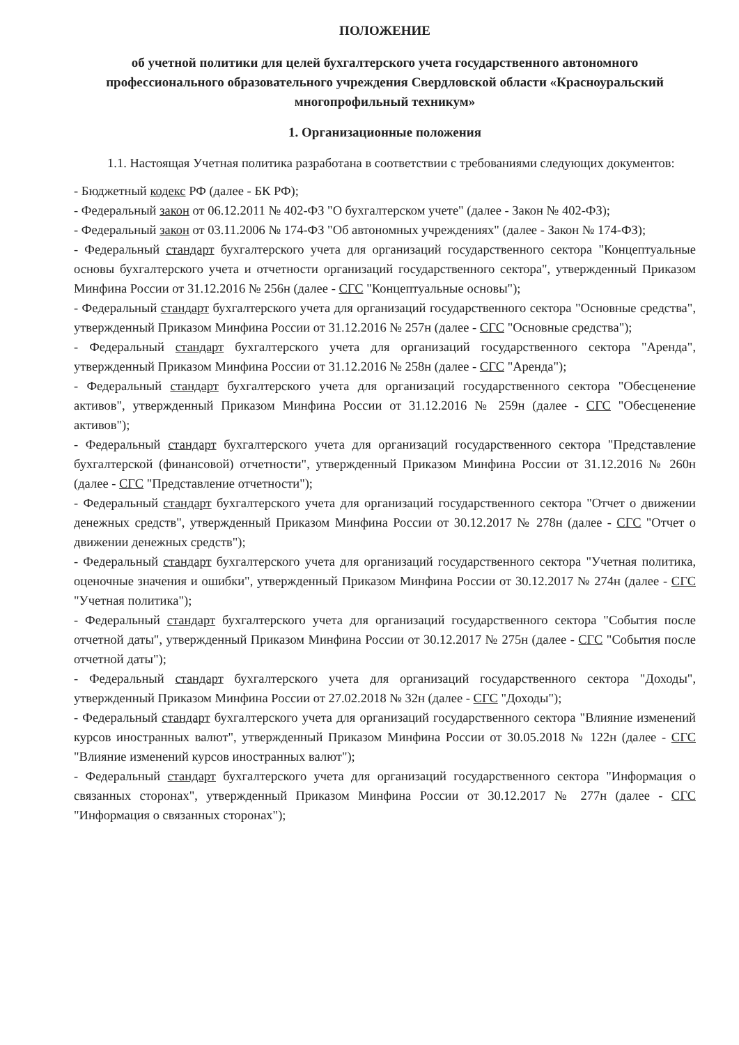ПОЛОЖЕНИЕ
об учетной политики для целей бухгалтерского учета государственного автономного профессионального образовательного учреждения Свердловской области «Красноуральский многопрофильный техникум»
1. Организационные положения
1.1. Настоящая Учетная политика разработана в соответствии с требованиями следующих документов:
- Бюджетный кодекс РФ (далее - БК РФ);
- Федеральный закон от 06.12.2011 № 402-ФЗ "О бухгалтерском учете" (далее - Закон № 402-ФЗ);
- Федеральный закон от 03.11.2006 № 174-ФЗ "Об автономных учреждениях" (далее - Закон № 174-ФЗ);
- Федеральный стандарт бухгалтерского учета для организаций государственного сектора "Концептуальные основы бухгалтерского учета и отчетности организаций государственного сектора", утвержденный Приказом Минфина России от 31.12.2016 № 256н (далее - СГС "Концептуальные основы");
- Федеральный стандарт бухгалтерского учета для организаций государственного сектора "Основные средства", утвержденный Приказом Минфина России от 31.12.2016 № 257н (далее - СГС "Основные средства");
- Федеральный стандарт бухгалтерского учета для организаций государственного сектора "Аренда", утвержденный Приказом Минфина России от 31.12.2016 № 258н (далее - СГС "Аренда");
- Федеральный стандарт бухгалтерского учета для организаций государственного сектора "Обесценение активов", утвержденный Приказом Минфина России от 31.12.2016 № 259н (далее - СГС "Обесценение активов");
- Федеральный стандарт бухгалтерского учета для организаций государственного сектора "Представление бухгалтерской (финансовой) отчетности", утвержденный Приказом Минфина России от 31.12.2016 № 260н (далее - СГС "Представление отчетности");
- Федеральный стандарт бухгалтерского учета для организаций государственного сектора "Отчет о движении денежных средств", утвержденный Приказом Минфина России от 30.12.2017 № 278н (далее - СГС "Отчет о движении денежных средств");
- Федеральный стандарт бухгалтерского учета для организаций государственного сектора "Учетная политика, оценочные значения и ошибки", утвержденный Приказом Минфина России от 30.12.2017 № 274н (далее - СГС "Учетная политика");
- Федеральный стандарт бухгалтерского учета для организаций государственного сектора "События после отчетной даты", утвержденный Приказом Минфина России от 30.12.2017 № 275н (далее - СГС "События после отчетной даты");
- Федеральный стандарт бухгалтерского учета для организаций государственного сектора "Доходы", утвержденный Приказом Минфина России от 27.02.2018 № 32н (далее - СГС "Доходы");
- Федеральный стандарт бухгалтерского учета для организаций государственного сектора "Влияние изменений курсов иностранных валют", утвержденный Приказом Минфина России от 30.05.2018 № 122н (далее - СГС "Влияние изменений курсов иностранных валют");
- Федеральный стандарт бухгалтерского учета для организаций государственного сектора "Информация о связанных сторонах", утвержденный Приказом Минфина России от 30.12.2017 № 277н (далее - СГС "Информация о связанных сторонах");